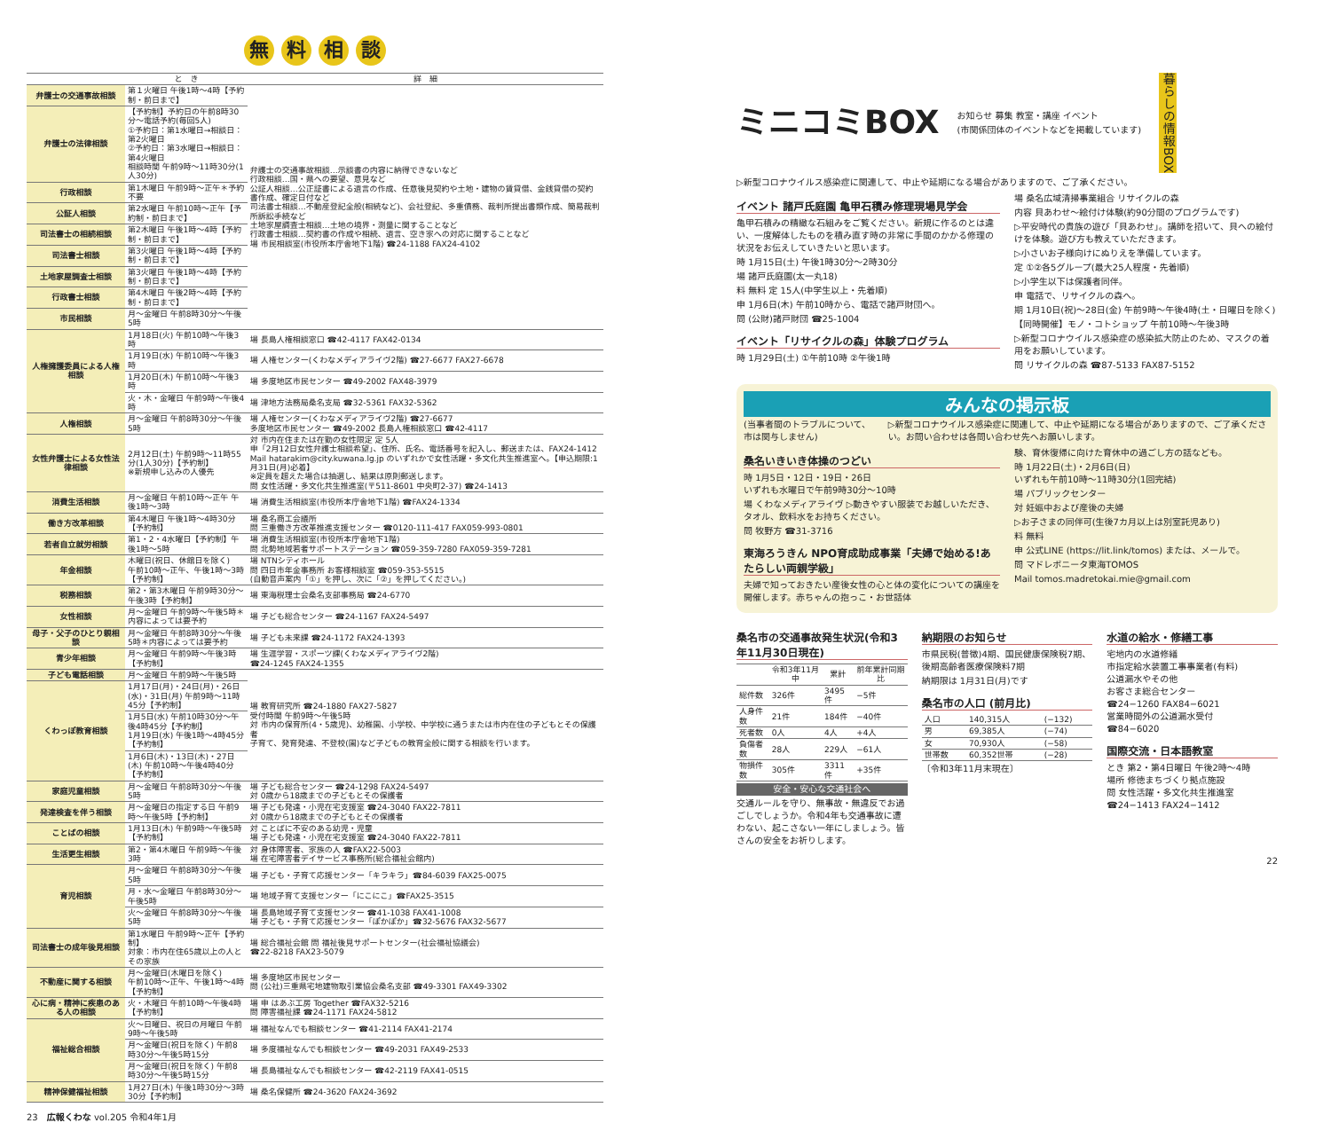無料相談
| | と き | 詳 細 |
| --- | --- | --- |
| 弁護士の交通事故相談 | 第１火曜日 午後1時～4時【予約制・前日まで】 | 弁護士の交通事故相談…示談書の内容に納得できないなど 行政相談…国・県への要望、意見など 公証人相談…公正証書による遺言の作成、任意後見契約や土地・建物の賃貸借、金銭貸借の契約書作成、確定日付など 司法書士相談…不動産登記全般(相続など)、会社登記、多重債務、裁判所提出書類作成、簡易裁判所訴訟手続など 土地家屋調査士相談…土地の境界・測量に関することなど 行政書士相談…契約書の作成や相続、遺言、空き家への対応に関することなど 場 市民相談室(市役所本庁舎地下1階) ☎24-1188 FAX24-4102 |
| 弁護士の法律相談 | 【予約制】予約日の午前8時30分～電話予約(毎回5人) ①予約日：第1水曜日→相談日：第2火曜日 ②予約日：第3水曜日→相談日：第4火曜日 相談時間 午前9時～11時30分(1人30分) | |
| 行政相談 | 第1木曜日 午前9時～正午＊予約不要 | |
| 公証人相談 | 第2水曜日 午前10時～正午【予約制・前日まで】 | |
| 司法書士の相続相談 | 第2木曜日 午後1時～4時【予約制・前日まで】 | |
| 司法書士相談 | 第3火曜日 午後1時～4時【予約制・前日まで】 | |
| 土地家屋調査士相談 | 第3火曜日 午後1時～4時【予約制・前日まで】 | |
| 行政書士相談 | 第4木曜日 午後2時～4時【予約制・前日まで】 | |
| 市民相談 | 月～金曜日 午前8時30分～午後5時 | |
| 人権擁護委員による人権相談 | 1月18日(火) 午前10時～午後3時 | 場 長島人権相談窓口 ☎42-4117 FAX42-0134 |
| | 1月19日(水) 午前10時～午後3時 | 場 人権センター(くわなメディアライヴ2階) ☎27-6677 FAX27-6678 |
| | 1月20日(木) 午前10時～午後3時 | 場 多度地区市民センター ☎49-2002 FAX48-3979 |
| | 火・木・金曜日 午前9時～午後4時 | 場 津地方法務局桑名支局 ☎32-5361 FAX32-5362 |
| 人権相談 | 月～金曜日 午前8時30分～午後5時 | 場 人権センター(くわなメディアライヴ2階) ☎27-6677 多度地区市民センター ☎49-2002 長島人権相談窓口 ☎42-4117 |
| 女性弁護士による女性法律相談 | 2月12日(土) 午前9時～11時55分(1人30分)【予約制】 ※新規申し込みの人優先 | 対 市内在住または在勤の女性限定 定 5人 申「2月12日女性弁護士相談希望」、住所、氏名、電話番号を記入し、郵送または、FAX24-1412 Mail hatarakim@city.kuwana.lg.jp のいずれかで女性活躍・多文化共生推進室へ。【申込期限:1月31日(月)必着】 ※定員を超えた場合は抽選し、結果は原則郵送します。 問 女性活躍・多文化共生推進室(〒511-8601 中央町2-37) ☎24-1413 |
| 消費生活相談 | 月～金曜日 午前10時～正午 午後1時～3時 | 場 消費生活相談室(市役所本庁舎地下1階) ☎FAX24-1334 |
| 働き方改革相談 | 第4木曜日 午後1時～4時30分【予約制】 | 場 桑名商工会議所 問 三重働き方改革推進支援センター ☎0120-111-417 FAX059-993-0801 |
| 若者自立就労相談 | 第1・2・4水曜日【予約制】午後1時～5時 | 場 消費生活相談室(市役所本庁舎地下1階) 問 北勢地域若者サポートステーション ☎059-359-7280 FAX059-359-7281 |
| 年金相談 | 木曜日(祝日、休館日を除く) 午前10時～正午、午後1時～3時【予約制】 | 場 NTNシティホール 問 四日市年金事務所 お客様相談室 ☎059-353-5515 (自動音声案内「①」を押し、次に「②」を押してください。) |
| 税務相談 | 第2・第3木曜日 午前9時30分～午後3時【予約制】 | 場 東海税理士会桑名支部事務局 ☎24-6770 |
| 女性相談 | 月～金曜日 午前9時～午後5時＊内容によっては要予約 | 場 子ども総合センター ☎24-1167 FAX24-5497 |
| 母子・父子のひとり親相談 | 月～金曜日 午前8時30分～午後5時＊内容によっては要予約 | 場 子ども未来課 ☎24-1172 FAX24-1393 |
| 青少年相談 | 月～金曜日 午前9時～午後3時【予約制】 | 場 生涯学習・スポーツ課(くわなメディアライヴ2階) ☎24-1245 FAX24-1355 |
| 子ども電話相談 | 月～金曜日 午前9時～午後5時 | 場 教育研究所 ☎24-1880 FAX27-5827 受付時間 午前9時～午後5時 対 市内の保育所(4・5歳児)、幼稚園、小学校、中学校に通うまたは市内在住の子どもとその保護者 子育て、発育発達、不登校(園)など子どもの教育全般に関する相談を行います。 |
| くわっぽ教育相談 | 1月17日(月)・24日(月)・26日(水)・31日(月) 午前9時～11時45分【予約制】 | |
| | 1月5日(水) 午前10時30分～午後4時45分【予約制】 1月19日(水) 午後1時～4時45分【予約制】 | |
| | 1月6日(木)・13日(木)・27日(木) 午前10時～午後4時40分【予約制】 | |
| 家庭児童相談 | 月～金曜日 午前8時30分～午後5時 | 場 子ども総合センター ☎24-1298 FAX24-5497 対 0歳から18歳までの子どもとその保護者 |
| 発達検査を伴う相談 | 月～金曜日の指定する日 午前9時～午後5時【予約制】 | 場 子ども発達・小児在宅支援室 ☎24-3040 FAX22-7811 対 0歳から18歳までの子どもとその保護者 |
| ことばの相談 | 1月13日(木) 午前9時～午後5時【予約制】 | 対 ことばに不安のある幼児・児童 場 子ども発達・小児在宅支援室 ☎24-3040 FAX22-7811 |
| 生活更生相談 | 第2・第4木曜日 午前9時～午後3時 | 対 身体障害者、家族の人 ☎FAX22-5003 場 在宅障害者デイサービス事務所(総合福祉会館内) |
| 育児相談 | 月～金曜日 午前8時30分～午後5時 | 場 子ども・子育て応援センター「キラキラ」☎84-6039 FAX25-0075 |
| | 月・水～金曜日 午前8時30分～午後5時 | 場 地域子育て支援センター「にこにこ」☎FAX25-3515 |
| | 火～金曜日 午前8時30分～午後5時 | 場 長島地域子育て支援センター ☎41-1038 FAX41-1008 場 子ども・子育て応援センター「ぽかぽか」☎32-5676 FAX32-5677 |
| 司法書士の成年後見相談 | 第1水曜日 午前9時～正午【予約制】 対象：市内在住65歳以上の人とその家族 | 場 総合福祉会館 問 福祉後見サポートセンター(社会福祉協議会) ☎22-8218 FAX23-5079 |
| 不動産に関する相談 | 月～金曜日(木曜日を除く) 午前10時～正午、午後1時～4時【予約制】 | 場 多度地区市民センター 問 (公社)三重県宅地建物取引業協会桑名支部 ☎49-3301 FAX49-3302 |
| 心に病・精神に疾患のある人の相談 | 火・木曜日 午前10時～午後4時【予約制】 | 場 申 はあぶ工房 Together ☎FAX32-5216 問 障害福祉課 ☎24-1171 FAX24-5812 |
| 福祉総合相談 | 火～日曜日、祝日の月曜日 午前9時～午後5時 | 場 福祉なんでも相談センター ☎41-2114 FAX41-2174 |
| | 月～金曜日(祝日を除く) 午前8時30分～午後5時15分 | 場 多度福祉なんでも相談センター ☎49-2031 FAX49-2533 |
| | 月～金曜日(祝日を除く) 午前8時30分～午後5時15分 | 場 長島福祉なんでも相談センター ☎42-2119 FAX41-0515 |
| 精神保健福祉相談 | 1月27日(木) 午後1時30分～3時30分【予約制】 | 場 桑名保健所 ☎24-3620 FAX24-3692 |
23　広報くわな vol.205 令和4年1月
ミニコミBOX
お知らせ 募集 教室・講座 イベント
(市関係団体のイベントなどを掲載しています)
暮らしの情報BOX
▷新型コロナウイルス感染症に関連して、中止や延期になる場合がありますので、ご了承ください。
イベント 諸戸氏庭園 亀甲石積み修理現場見学会
亀甲石積みの精緻な石組みをご覧ください。新規に作るのとは違い、一度解体したものを積み直す時の非常に手間のかかる修理の状況をお伝えしていきたいと思います。
時 1月15日(土) 午後1時30分～2時30分
場 諸戸氏庭園(太一丸18)
料 無料 定 15人(中学生以上・先着順)
申 1月6日(木) 午前10時から、電話で諸戸財団へ。
問 (公財)諸戸財団 ☎25-1004
イベント「リサイクルの森」体験プログラム
時 1月29日(土) ①午前10時 ②午後1時
場 桑名広域清掃事業組合 リサイクルの森
内容 貝あわせ～絵付け体験(約90分間のプログラムです)
▷平安時代の貴族の遊び「貝あわせ」。講師を招いて、貝への絵付けを体験。遊び方も教えていただきます。
▷小さいお子様向けにぬりえを準備しています。
定 ①②各5グループ(最大25人程度・先着順)
▷小学生以下は保護者同伴。
申 電話で、リサイクルの森へ。
期 1月10日(祝)～28日(金) 午前9時～午後4時(土・日曜日を除く)
【同時開催】モノ・コトショップ 午前10時～午後3時
▷新型コロナウイルス感染症の感染拡大防止のため、マスクの着用をお願いしています。
問 リサイクルの森 ☎87-5133 FAX87-5152
みんなの掲示板
(当事者間のトラブルについて、市は関与しません)
▷新型コロナウイルス感染症に関連して、中止や延期になる場合がありますので、ご了承ください。お問い合わせは各問い合わせ先へお願いします。
桑名いきいき体操のつどい
時 1月5日・12日・19日・26日
いずれも水曜日で午前9時30分～10時
場 くわなメディアライヴ ▷動きやすい服装でお越しいただき、タオル、飲料水をお持ちください。
問 牧野方 ☎31-3716
東海ろうきん NPO育成助成事業「夫婦で始める!あたらしい両親学級」
夫婦で知っておきたい産後女性の心と体の変化についての講座を開催します。赤ちゃんの抱っこ・お世話体
験、育休復帰に向けた育休中の過ごし方の話なども。
時 1月22日(土)・2月6日(日)
いずれも午前10時～11時30分(1回完結)
場 パブリックセンター
対 妊娠中および産後の夫婦
▷お子さまの同伴可(生後7カ月以上は別室託児あり)
料 無料
申 公式LINE (https://lit.link/tomos) または、メールで。
問 マドレボニータ東海TOMOS
Mail tomos.madretokai.mie@gmail.com
桑名市の交通事故発生状況(令和3年11月30日現在)
| | 令和3年11月中 | 累計 | 前年累計同期比 |
| --- | --- | --- | --- |
| 総件数 | 326件 | 3495件 | −5件 |
| 人身件数 | 21件 | 184件 | −40件 |
| 死者数 | 0人 | 4人 | +4人 |
| 負傷者数 | 28人 | 229人 | −61人 |
| 物損件数 | 305件 | 3311件 | +35件 |
安全・安心な交通社会へ
交通ルールを守り、無事故・無違反でお過ごしでしょうか。令和4年も交通事故に遭わない、起こさない一年にしましょう。皆さんの安全をお祈りします。
納期限のお知らせ
市県民税(普徴)4期、国民健康保険税7期、後期高齢者医療保険料7期
納期限は 1月31日(月)です
桑名市の人口 (前月比)
| 人口 | 140,315人 | (−132) |
| 男 | 69,385人 | (−74) |
| 女 | 70,930人 | (−58) |
| 世帯数 | 60,352世帯 | (−28) |
〔令和3年11月末現在〕
水道の給水・修繕工事
宅地内の水道修繕
市指定給水装置工事事業者(有料)
公道漏水やその他
お客さま総合センター
☎24−1260 FAX84−6021
営業時間外の公道漏水受付
☎84−6020
国際交流・日本語教室
とき 第2・第4日曜日 午後2時～4時
場所 修徳まちづくり拠点施設
問 女性活躍・多文化共生推進室
☎24−1413 FAX24−1412
22